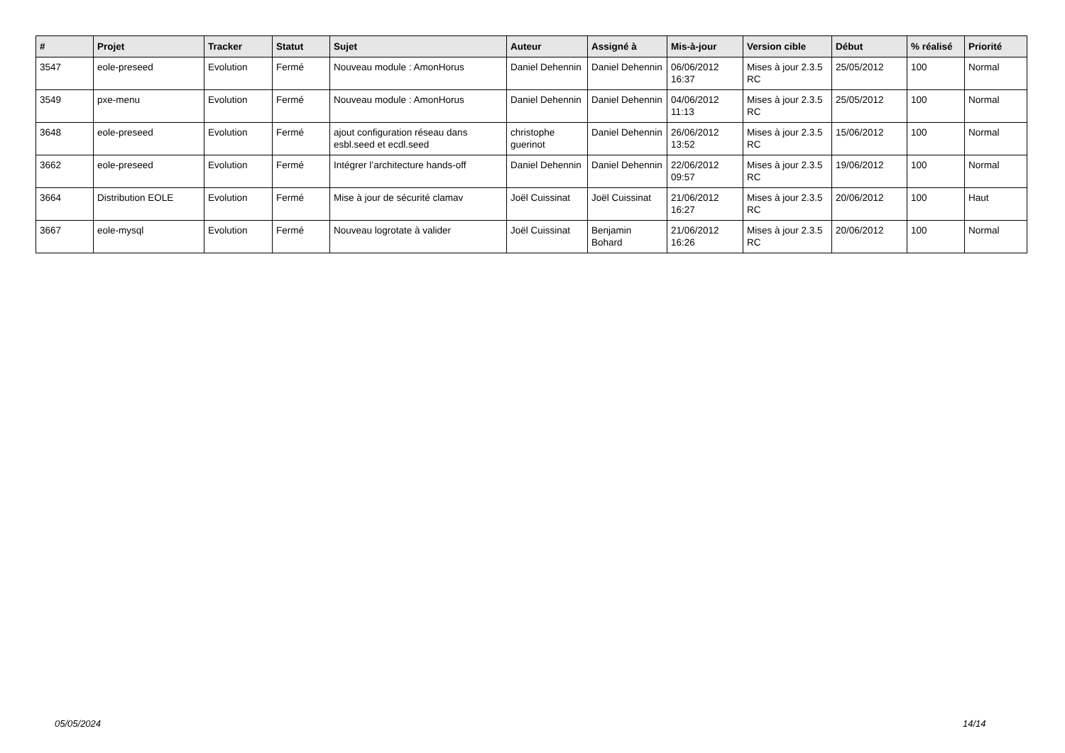| # | Projet | Tracker | Statut | Sujet | Auteur | Assigné à | Mis-à-jour | Version cible | Début | % réalisé | Priorité |
| --- | --- | --- | --- | --- | --- | --- | --- | --- | --- | --- | --- |
| 3547 | eole-preseed | Evolution | Fermé | Nouveau module : AmonHorus | Daniel Dehennin | Daniel Dehennin | 06/06/2012 16:37 | Mises à jour 2.3.5 RC | 25/05/2012 | 100 | Normal |
| 3549 | pxe-menu | Evolution | Fermé | Nouveau module : AmonHorus | Daniel Dehennin | Daniel Dehennin | 04/06/2012 11:13 | Mises à jour 2.3.5 RC | 25/05/2012 | 100 | Normal |
| 3648 | eole-preseed | Evolution | Fermé | ajout configuration réseau dans esbl.seed et ecdl.seed | christophe guerinot | Daniel Dehennin | 26/06/2012 13:52 | Mises à jour 2.3.5 RC | 15/06/2012 | 100 | Normal |
| 3662 | eole-preseed | Evolution | Fermé | Intégrer l’architecture hands-off | Daniel Dehennin | Daniel Dehennin | 22/06/2012 09:57 | Mises à jour 2.3.5 RC | 19/06/2012 | 100 | Normal |
| 3664 | Distribution EOLE | Evolution | Fermé | Mise à jour de sécurité clamav | Joël Cuissinat | Joël Cuissinat | 21/06/2012 16:27 | Mises à jour 2.3.5 RC | 20/06/2012 | 100 | Haut |
| 3667 | eole-mysql | Evolution | Fermé | Nouveau logrotate à valider | Joël Cuissinat | Benjamin Bohard | 21/06/2012 16:26 | Mises à jour 2.3.5 RC | 20/06/2012 | 100 | Normal |
05/05/2024 14/14